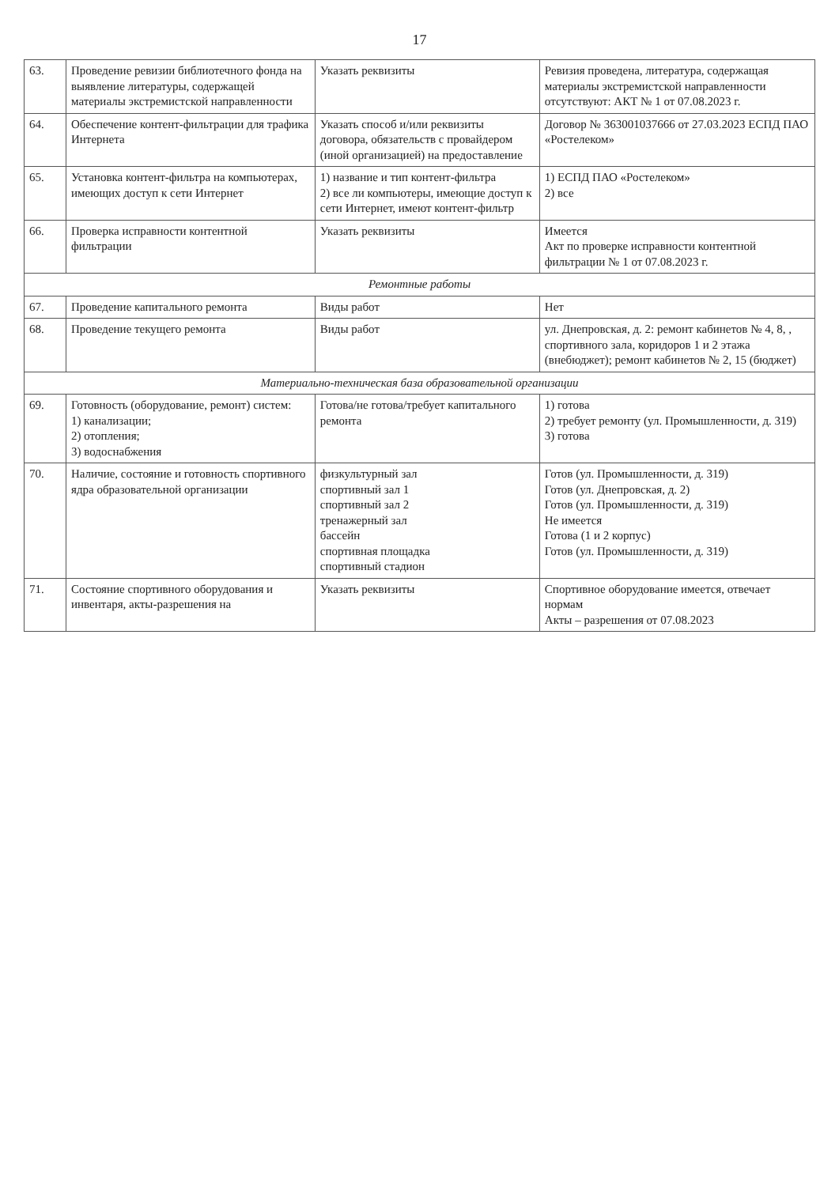17
| 63. | Проведение ревизии библиотечного фонда на выявление литературы, содержащей материалы экстремистской направленности | Указать реквизиты | Ревизия проведена, литература, содержащая материалы экстремистской направленности отсутствуют: АКТ № 1 от 07.08.2023 г. |
| 64. | Обеспечение контент-фильтрации для трафика Интернета | Указать способ и/или реквизиты договора, обязательств с провайдером (иной организацией) на предоставление | Договор № 363001037666 от 27.03.2023 ЕСПД ПАО «Ростелеком» |
| 65. | Установка контент-фильтра на компьютерах, имеющих доступ к сети Интернет | 1) название и тип контент-фильтра 2) все ли компьютеры, имеющие доступ к сети Интернет, имеют контент-фильтр | 1) ЕСПД ПАО «Ростелеком» 2) все |
| 66. | Проверка исправности контентной фильтрации | Указать реквизиты | Имеется Акт по проверке исправности контентной фильтрации № 1 от 07.08.2023 г. |
| Ремонтные работы | | | |
| 67. | Проведение капитального ремонта | Виды работ | Нет |
| 68. | Проведение текущего ремонта | Виды работ | ул. Днепровская, д. 2: ремонт кабинетов № 4, 8, , спортивного зала, коридоров 1 и 2 этажа (внебюджет); ремонт кабинетов № 2, 15 (бюджет) |
| Материально-техническая база образовательной организации | | | |
| 69. | Готовность (оборудование, ремонт) систем: 1) канализации; 2) отопления; 3) водоснабжения | Готова/не готова/требует капитального ремонта | 1) готова 2) требует ремонту (ул. Промышленности, д. 319) 3) готова |
| 70. | Наличие, состояние и готовность спортивного ядра образовательной организации | физкультурный зал спортивный зал 1 спортивный зал 2 тренажерный зал бассейн спортивная площадка спортивный стадион | Готов (ул. Промышленности, д. 319) Готов (ул. Днепровская, д. 2) Готов (ул. Промышленности, д. 319) Не имеется Готова (1 и 2 корпус) Готов (ул. Промышленности, д. 319) |
| 71. | Состояние спортивного оборудования и инвентаря, акты-разрешения на | Указать реквизиты | Спортивное оборудование имеется, отвечает нормам Акты – разрешения от 07.08.2023 |